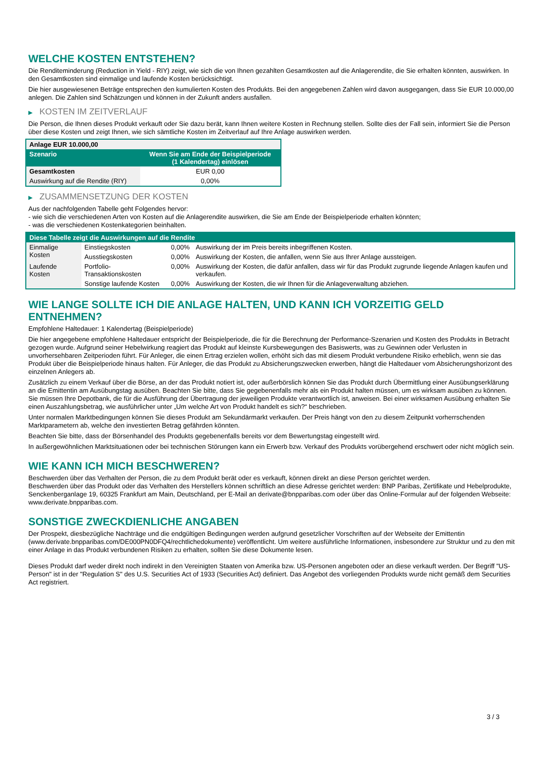WELCHE KOSTEN ENTSTEHEN?
Die Renditeminderung (Reduction in Yield - RIY) zeigt, wie sich die von Ihnen gezahlten Gesamtkosten auf die Anlagerendite, die Sie erhalten könnten, auswirken. In den Gesamtkosten sind einmalige und laufende Kosten berücksichtigt.
Die hier ausgewiesenen Beträge entsprechen den kumulierten Kosten des Produkts. Bei den angegebenen Zahlen wird davon ausgegangen, dass Sie EUR 10.000,00 anlegen. Die Zahlen sind Schätzungen und können in der Zukunft anders ausfallen.
▶ KOSTEN IM ZEITVERLAUF
Die Person, die Ihnen dieses Produkt verkauft oder Sie dazu berät, kann Ihnen weitere Kosten in Rechnung stellen. Sollte dies der Fall sein, informiert Sie die Person über diese Kosten und zeigt Ihnen, wie sich sämtliche Kosten im Zeitverlauf auf Ihre Anlage auswirken werden.
| Anlage EUR 10.000,00 | |
| --- | --- |
| Szenario | Wenn Sie am Ende der Beispielperiode (1 Kalendertag) einlösen |
| Gesamtkosten | EUR 0,00 |
| Auswirkung auf die Rendite (RIY) | 0,00% |
▶ ZUSAMMENSETZUNG DER KOSTEN
Aus der nachfolgenden Tabelle geht Folgendes hervor:
- wie sich die verschiedenen Arten von Kosten auf die Anlagerendite auswirken, die Sie am Ende der Beispielperiode erhalten könnten;
- was die verschiedenen Kostenkategorien beinhalten.
| Diese Tabelle zeigt die Auswirkungen auf die Rendite | | | |
| --- | --- | --- | --- |
| Einmalige Kosten | Einstiegskosten | 0,00% | Auswirkung der im Preis bereits inbegriffenen Kosten. |
| | Ausstiegskosten | 0,00% | Auswirkung der Kosten, die anfallen, wenn Sie aus Ihrer Anlage aussteigen. |
| Laufende Kosten | Portfolio-Transaktionskosten | 0,00% | Auswirkung der Kosten, die dafür anfallen, dass wir für das Produkt zugrunde liegende Anlagen kaufen und verkaufen. |
| | Sonstige laufende Kosten | 0,00% | Auswirkung der Kosten, die wir Ihnen für die Anlageverwaltung abziehen. |
WIE LANGE SOLLTE ICH DIE ANLAGE HALTEN, UND KANN ICH VORZEITIG GELD ENTNEHMEN?
Empfohlene Haltedauer: 1 Kalendertag (Beispielperiode)
Die hier angegebene empfohlene Haltedauer entspricht der Beispielperiode, die für die Berechnung der Performance-Szenarien und Kosten des Produkts in Betracht gezogen wurde. Aufgrund seiner Hebelwirkung reagiert das Produkt auf kleinste Kursbewegungen des Basiswerts, was zu Gewinnen oder Verlusten in unvorhersehbaren Zeitperioden führt. Für Anleger, die einen Ertrag erzielen wollen, erhöht sich das mit diesem Produkt verbundene Risiko erheblich, wenn sie das Produkt über die Beispielperiode hinaus halten. Für Anleger, die das Produkt zu Absicherungszwecken erwerben, hängt die Haltedauer vom Absicherungshorizont des einzelnen Anlegers ab.
Zusätzlich zu einem Verkauf über die Börse, an der das Produkt notiert ist, oder außerbörslich können Sie das Produkt durch Übermittlung einer Ausübungserklärung an die Emittentin am Ausübungstag ausüben. Beachten Sie bitte, dass Sie gegebenenfalls mehr als ein Produkt halten müssen, um es wirksam ausüben zu können. Sie müssen Ihre Depotbank, die für die Ausführung der Übertragung der jeweiligen Produkte verantwortlich ist, anweisen. Bei einer wirksamen Ausübung erhalten Sie einen Auszahlungsbetrag, wie ausführlicher unter „Um welche Art von Produkt handelt es sich?“ beschrieben.
Unter normalen Marktbedingungen können Sie dieses Produkt am Sekundärmarkt verkaufen. Der Preis hängt von den zu diesem Zeitpunkt vorherrschenden Marktparametern ab, welche den investierten Betrag gefährden könnten.
Beachten Sie bitte, dass der Börsenhandel des Produkts gegebenenfalls bereits vor dem Bewertungstag eingestellt wird.
In außergewöhnlichen Marktsituationen oder bei technischen Störungen kann ein Erwerb bzw. Verkauf des Produkts vorübergehend erschwert oder nicht möglich sein.
WIE KANN ICH MICH BESCHWEREN?
Beschwerden über das Verhalten der Person, die zu dem Produkt berät oder es verkauft, können direkt an diese Person gerichtet werden.
Beschwerden über das Produkt oder das Verhalten des Herstellers können schriftlich an diese Adresse gerichtet werden: BNP Paribas, Zertifikate und Hebelprodukte, Senckenberganlage 19, 60325 Frankfurt am Main, Deutschland, per E-Mail an derivate@bnpparibas.com oder über das Online-Formular auf der folgenden Webseite: www.derivate.bnpparibas.com.
SONSTIGE ZWECKDIENLICHE ANGABEN
Der Prospekt, diesbezügliche Nachträge und die endgültigen Bedingungen werden aufgrund gesetzlicher Vorschriften auf der Webseite der Emittentin (www.derivate.bnpparibas.com/DE000PN0DFQ4/rechtlichedokumente) veröffentlicht. Um weitere ausführliche Informationen, insbesondere zur Struktur und zu den mit einer Anlage in das Produkt verbundenen Risiken zu erhalten, sollten Sie diese Dokumente lesen.
Dieses Produkt darf weder direkt noch indirekt in den Vereinigten Staaten von Amerika bzw. US-Personen angeboten oder an diese verkauft werden. Der Begriff "US-Person" ist in der "Regulation S" des U.S. Securities Act of 1933 (Securities Act) definiert. Das Angebot des vorliegenden Produkts wurde nicht gemäß dem Securities Act registriert.
3 / 3